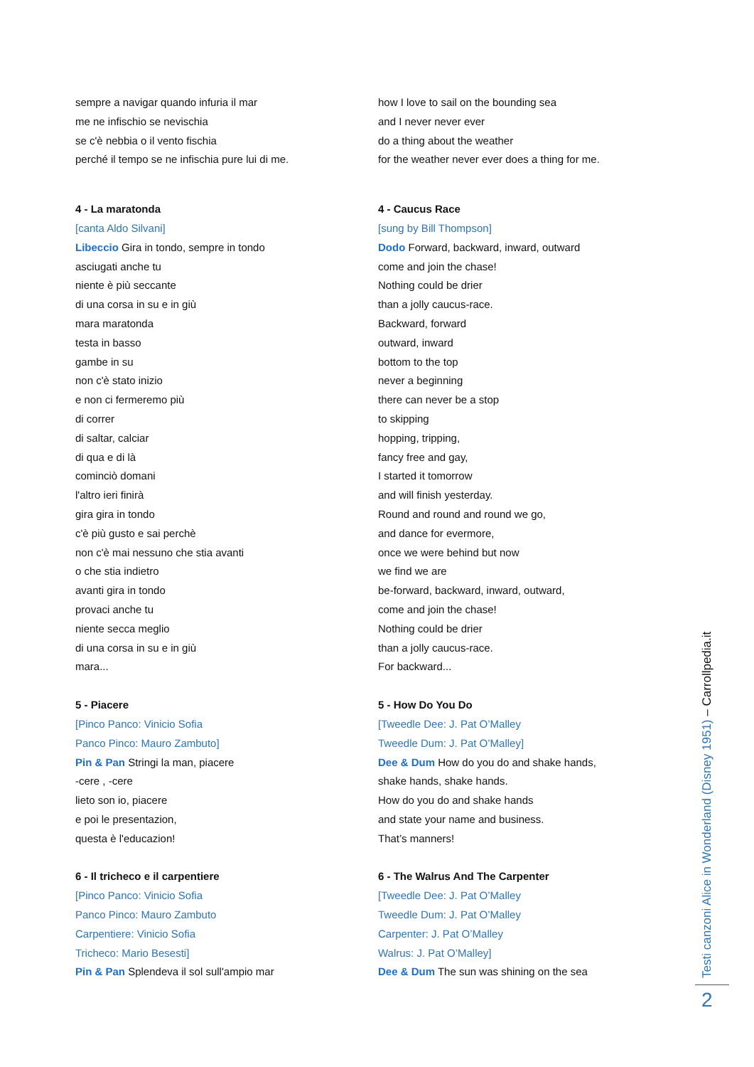sempre a navigar quando infuria il mar
me ne infischio se nevischia
se c'è nebbia o il vento fischia
perché il tempo se ne infischia pure lui di me.
4 - La maratonda
[canta Aldo Silvani]
Libeccio Gira in tondo, sempre in tondo
asciugati anche tu
niente è più seccante
di una corsa in su e in giù
mara maratonda
testa in basso
gambe in su
non c'è stato inizio
e non ci fermeremo più
di correr
di saltar, calciar
di qua e di là
cominciò domani
l'altro ieri finirà
gira gira in tondo
c'è più gusto e sai perchè
non c'è mai nessuno che stia avanti
o che stia indietro
avanti gira in tondo
provaci anche tu
niente secca meglio
di una corsa in su e in giù
mara...
5 - Piacere
[Pinco Panco: Vinicio Sofia
Panco Pinco: Mauro Zambuto]
Pin & Pan Stringi la man, piacere
-cere , -cere
lieto son io, piacere
e poi le presentazion,
questa è l'educazion!
6 - Il tricheco e il carpentiere
[Pinco Panco: Vinicio Sofia
Panco Pinco: Mauro Zambuto
Carpentiere: Vinicio Sofia
Tricheco: Mario Besesti]
Pin & Pan Splendeva il sol sull'ampio mar
how I love to sail on the bounding sea
and I never never ever
do a thing about the weather
for the weather never ever does a thing for me.
4 - Caucus Race
[sung by Bill Thompson]
Dodo Forward, backward, inward, outward
come and join the chase!
Nothing could be drier
than a jolly caucus-race.
Backward, forward
outward, inward
bottom to the top
never a beginning
there can never be a stop
to skipping
hopping, tripping,
fancy free and gay,
I started it tomorrow
and will finish yesterday.
Round and round and round we go,
and dance for evermore,
once we were behind but now
we find we are
be-forward, backward, inward, outward,
come and join the chase!
Nothing could be drier
than a jolly caucus-race.
For backward...
5 - How Do You Do
[Tweedle Dee: J. Pat O’Malley
Tweedle Dum: J. Pat O’Malley]
Dee & Dum How do you do and shake hands,
shake hands, shake hands.
How do you do and shake hands
and state your name and business.
That’s manners!
6 - The Walrus And The Carpenter
[Tweedle Dee: J. Pat O’Malley
Tweedle Dum: J. Pat O’Malley
Carpenter: J. Pat O’Malley
Walrus: J. Pat O’Malley]
Dee & Dum The sun was shining on the sea
Testi canzoni Alice in Wonderland (Disney 1951) – Carrollpedia.it
2